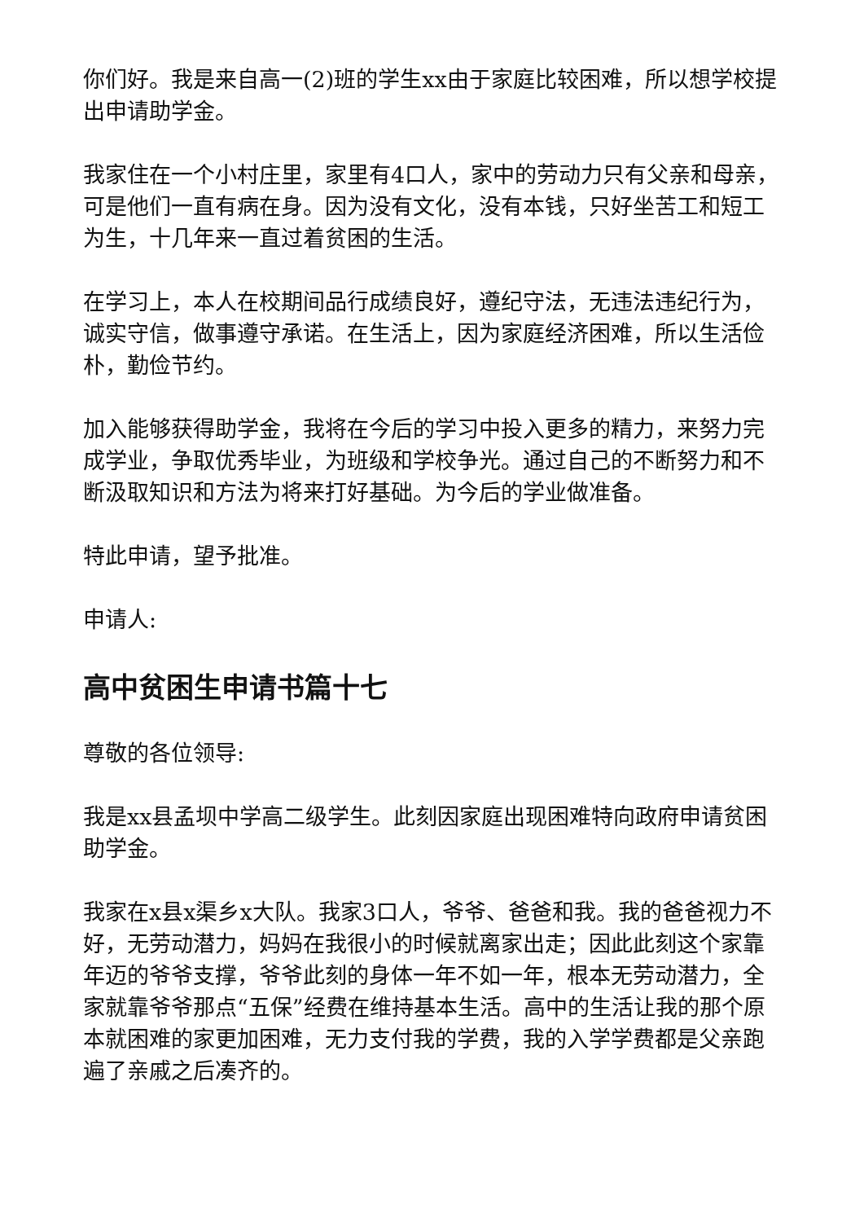你们好。我是来自高一(2)班的学生xx由于家庭比较困难，所以想学校提出申请助学金。
我家住在一个小村庄里，家里有4口人，家中的劳动力只有父亲和母亲，可是他们一直有病在身。因为没有文化，没有本钱，只好坐苦工和短工为生，十几年来一直过着贫困的生活。
在学习上，本人在校期间品行成绩良好，遵纪守法，无违法违纪行为，诚实守信，做事遵守承诺。在生活上，因为家庭经济困难，所以生活俭朴，勤俭节约。
加入能够获得助学金，我将在今后的学习中投入更多的精力，来努力完成学业，争取优秀毕业，为班级和学校争光。通过自己的不断努力和不断汲取知识和方法为将来打好基础。为今后的学业做准备。
特此申请，望予批准。
申请人:
高中贫困生申请书篇十七
尊敬的各位领导:
我是xx县孟坝中学高二级学生。此刻因家庭出现困难特向政府申请贫困助学金。
我家在x县x渠乡x大队。我家3口人，爷爷、爸爸和我。我的爸爸视力不好，无劳动潜力，妈妈在我很小的时候就离家出走；因此此刻这个家靠年迈的爷爷支撑，爷爷此刻的身体一年不如一年，根本无劳动潜力，全家就靠爷爷那点“五保”经费在维持基本生活。高中的生活让我的那个原本就困难的家更加困难，无力支付我的学费，我的入学学费都是父亲跑遍了亲戚之后凑齐的。